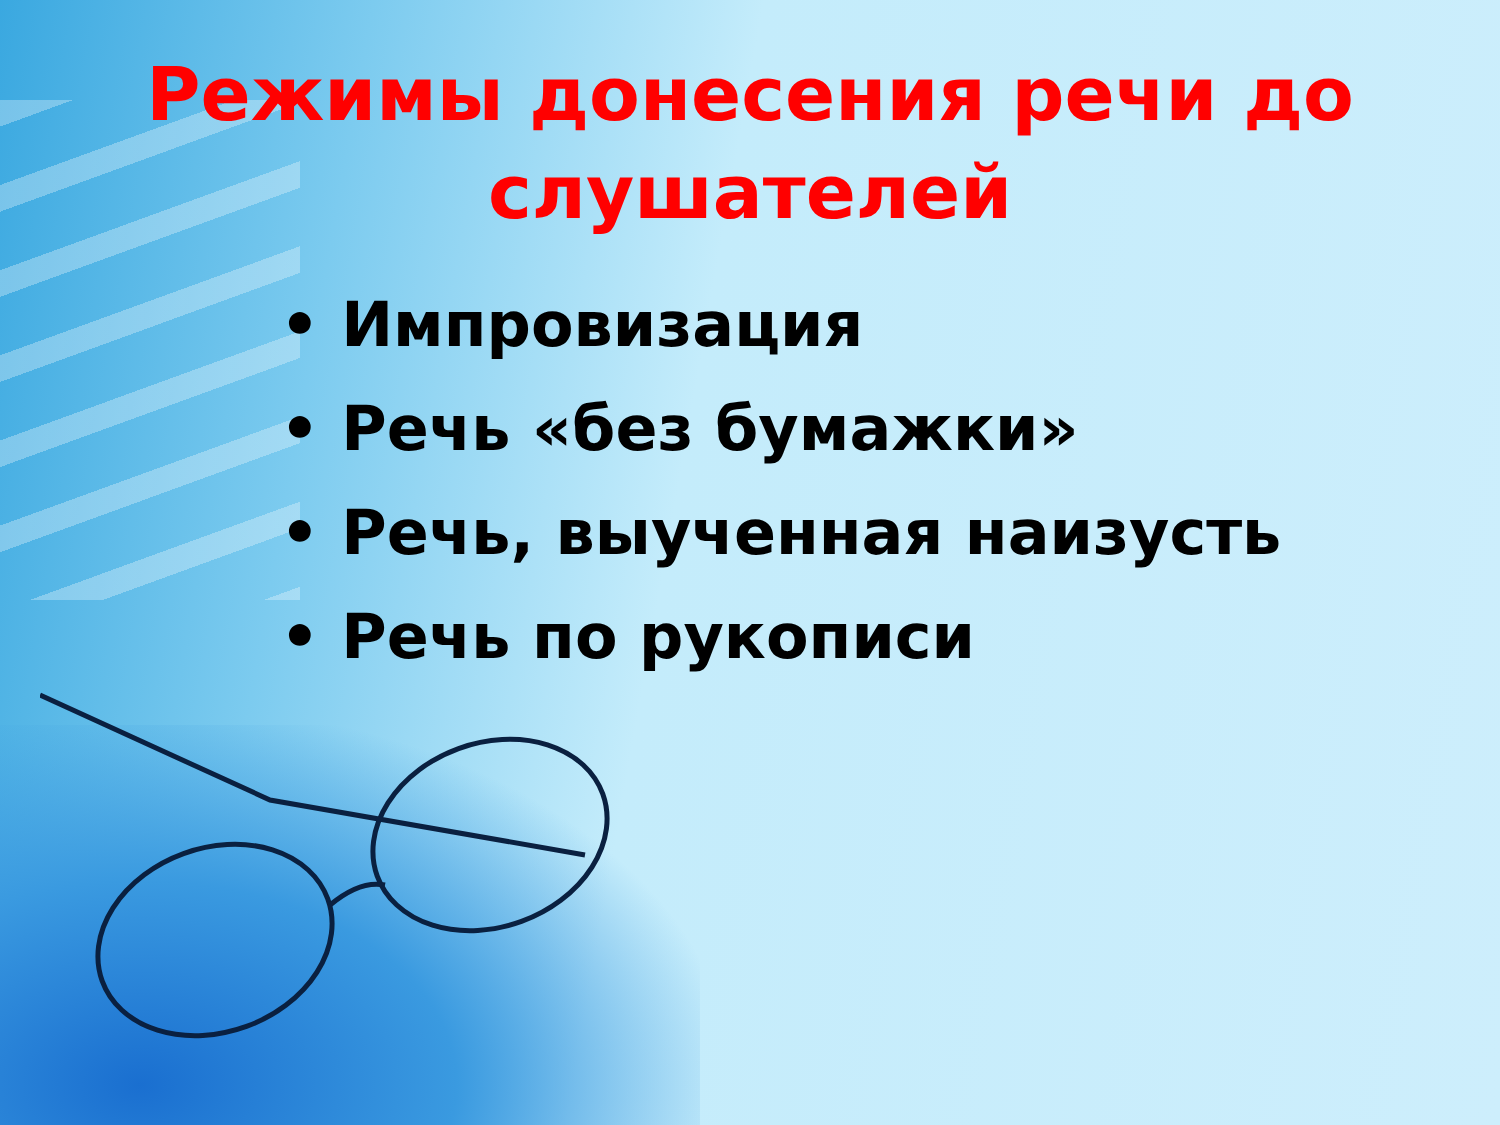Режимы донесения речи до
слушателей
• Импровизация
• Речь «без бумажки»
• Речь, выученная наизусть
• Речь по рукописи